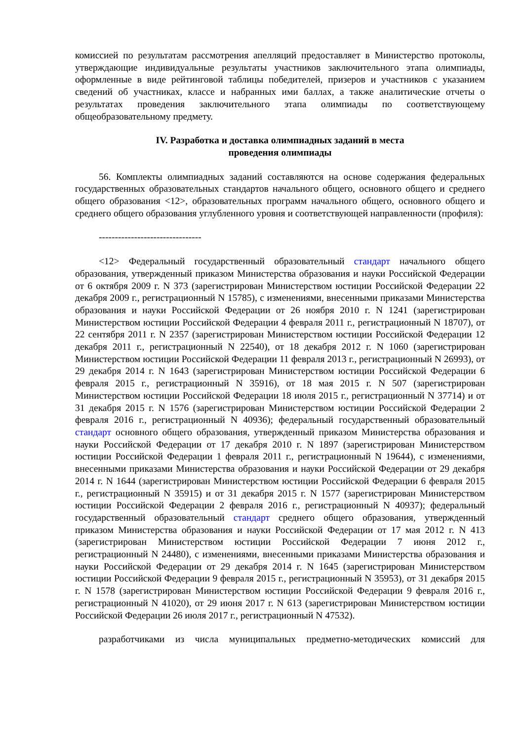комиссией по результатам рассмотрения апелляций предоставляет в Министерство протоколы, утверждающие индивидуальные результаты участников заключительного этапа олимпиады, оформленные в виде рейтинговой таблицы победителей, призеров и участников с указанием сведений об участниках, классе и набранных ими баллах, а также аналитические отчеты о результатах проведения заключительного этапа олимпиады по соответствующему общеобразовательному предмету.
IV. Разработка и доставка олимпиадных заданий в места
проведения олимпиады
56. Комплекты олимпиадных заданий составляются на основе содержания федеральных государственных образовательных стандартов начального общего, основного общего и среднего общего образования <12>, образовательных программ начального общего, основного общего и среднего общего образования углубленного уровня и соответствующей направленности (профиля):
--------------------------------
<12> Федеральный государственный образовательный стандарт начального общего образования, утвержденный приказом Министерства образования и науки Российской Федерации от 6 октября 2009 г. N 373 (зарегистрирован Министерством юстиции Российской Федерации 22 декабря 2009 г., регистрационный N 15785), с изменениями, внесенными приказами Министерства образования и науки Российской Федерации от 26 ноября 2010 г. N 1241 (зарегистрирован Министерством юстиции Российской Федерации 4 февраля 2011 г., регистрационный N 18707), от 22 сентября 2011 г. N 2357 (зарегистрирован Министерством юстиции Российской Федерации 12 декабря 2011 г., регистрационный N 22540), от 18 декабря 2012 г. N 1060 (зарегистрирован Министерством юстиции Российской Федерации 11 февраля 2013 г., регистрационный N 26993), от 29 декабря 2014 г. N 1643 (зарегистрирован Министерством юстиции Российской Федерации 6 февраля 2015 г., регистрационный N 35916), от 18 мая 2015 г. N 507 (зарегистрирован Министерством юстиции Российской Федерации 18 июля 2015 г., регистрационный N 37714) и от 31 декабря 2015 г. N 1576 (зарегистрирован Министерством юстиции Российской Федерации 2 февраля 2016 г., регистрационный N 40936); федеральный государственный образовательный стандарт основного общего образования, утвержденный приказом Министерства образования и науки Российской Федерации от 17 декабря 2010 г. N 1897 (зарегистрирован Министерством юстиции Российской Федерации 1 февраля 2011 г., регистрационный N 19644), с изменениями, внесенными приказами Министерства образования и науки Российской Федерации от 29 декабря 2014 г. N 1644 (зарегистрирован Министерством юстиции Российской Федерации 6 февраля 2015 г., регистрационный N 35915) и от 31 декабря 2015 г. N 1577 (зарегистрирован Министерством юстиции Российской Федерации 2 февраля 2016 г., регистрационный N 40937); федеральный государственный образовательный стандарт среднего общего образования, утвержденный приказом Министерства образования и науки Российской Федерации от 17 мая 2012 г. N 413 (зарегистрирован Министерством юстиции Российской Федерации 7 июня 2012 г., регистрационный N 24480), с изменениями, внесенными приказами Министерства образования и науки Российской Федерации от 29 декабря 2014 г. N 1645 (зарегистрирован Министерством юстиции Российской Федерации 9 февраля 2015 г., регистрационный N 35953), от 31 декабря 2015 г. N 1578 (зарегистрирован Министерством юстиции Российской Федерации 9 февраля 2016 г., регистрационный N 41020), от 29 июня 2017 г. N 613 (зарегистрирован Министерством юстиции Российской Федерации 26 июля 2017 г., регистрационный N 47532).
разработчиками из числа муниципальных предметно-методических комиссий для